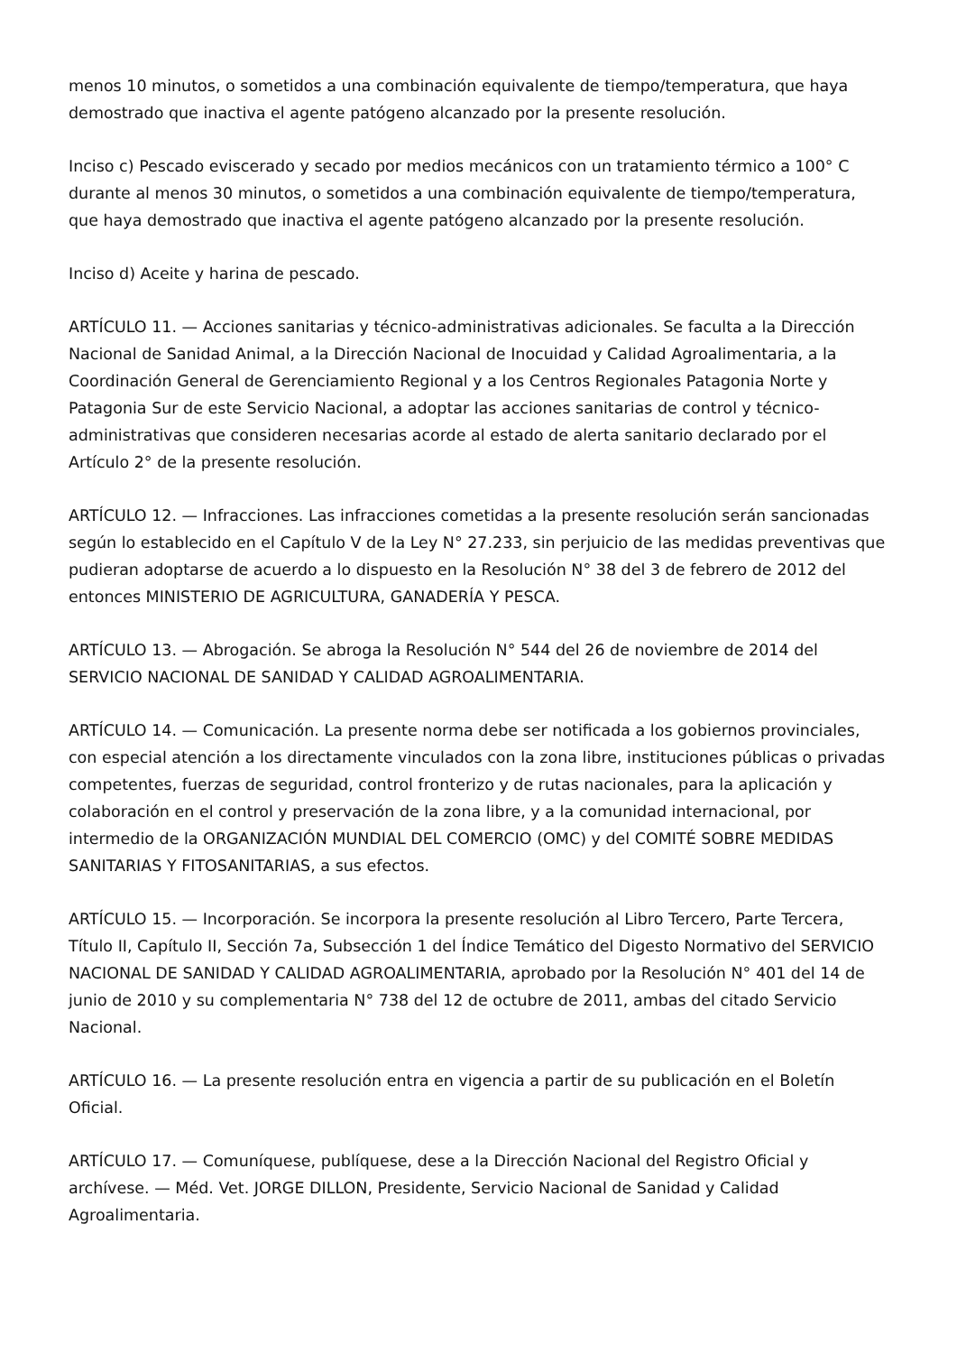menos 10 minutos, o sometidos a una combinación equivalente de tiempo/temperatura, que haya demostrado que inactiva el agente patógeno alcanzado por la presente resolución.
Inciso c) Pescado eviscerado y secado por medios mecánicos con un tratamiento térmico a 100° C durante al menos 30 minutos, o sometidos a una combinación equivalente de tiempo/temperatura, que haya demostrado que inactiva el agente patógeno alcanzado por la presente resolución.
Inciso d) Aceite y harina de pescado.
ARTÍCULO 11. — Acciones sanitarias y técnico-administrativas adicionales. Se faculta a la Dirección Nacional de Sanidad Animal, a la Dirección Nacional de Inocuidad y Calidad Agroalimentaria, a la Coordinación General de Gerenciamiento Regional y a los Centros Regionales Patagonia Norte y Patagonia Sur de este Servicio Nacional, a adoptar las acciones sanitarias de control y técnico-administrativas que consideren necesarias acorde al estado de alerta sanitario declarado por el Artículo 2° de la presente resolución.
ARTÍCULO 12. — Infracciones. Las infracciones cometidas a la presente resolución serán sancionadas según lo establecido en el Capítulo V de la Ley N° 27.233, sin perjuicio de las medidas preventivas que pudieran adoptarse de acuerdo a lo dispuesto en la Resolución N° 38 del 3 de febrero de 2012 del entonces MINISTERIO DE AGRICULTURA, GANADERÍA Y PESCA.
ARTÍCULO 13. — Abrogación. Se abroga la Resolución N° 544 del 26 de noviembre de 2014 del SERVICIO NACIONAL DE SANIDAD Y CALIDAD AGROALIMENTARIA.
ARTÍCULO 14. — Comunicación. La presente norma debe ser notificada a los gobiernos provinciales, con especial atención a los directamente vinculados con la zona libre, instituciones públicas o privadas competentes, fuerzas de seguridad, control fronterizo y de rutas nacionales, para la aplicación y colaboración en el control y preservación de la zona libre, y a la comunidad internacional, por intermedio de la ORGANIZACIÓN MUNDIAL DEL COMERCIO (OMC) y del COMITÉ SOBRE MEDIDAS SANITARIAS Y FITOSANITARIAS, a sus efectos.
ARTÍCULO 15. — Incorporación. Se incorpora la presente resolución al Libro Tercero, Parte Tercera, Título II, Capítulo II, Sección 7a, Subsección 1 del Índice Temático del Digesto Normativo del SERVICIO NACIONAL DE SANIDAD Y CALIDAD AGROALIMENTARIA, aprobado por la Resolución N° 401 del 14 de junio de 2010 y su complementaria N° 738 del 12 de octubre de 2011, ambas del citado Servicio Nacional.
ARTÍCULO 16. — La presente resolución entra en vigencia a partir de su publicación en el Boletín Oficial.
ARTÍCULO 17. — Comuníquese, publíquese, dese a la Dirección Nacional del Registro Oficial y archívese. — Méd. Vet. JORGE DILLON, Presidente, Servicio Nacional de Sanidad y Calidad Agroalimentaria.